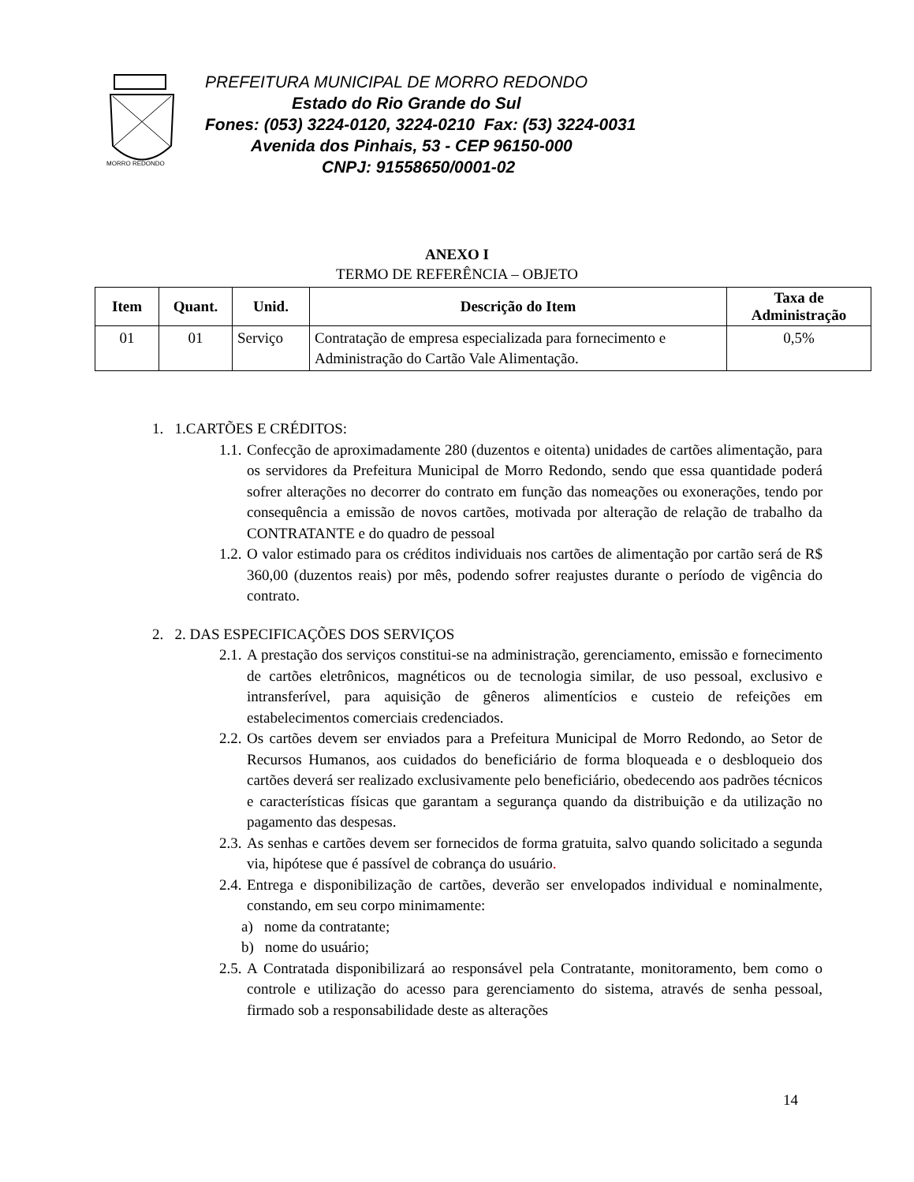MORRO REDONDO
PREFEITURA MUNICIPAL DE MORRO REDONDO
Estado do Rio Grande do Sul
Fones: (053) 3224-0120, 3224-0210 Fax: (53) 3224-0031
Avenida dos Pinhais, 53 - CEP 96150-000
CNPJ: 91558650/0001-02
ANEXO I
TERMO DE REFERÊNCIA – OBJETO
| Item | Quant. | Unid. | Descrição do Item | Taxa de Administração |
| --- | --- | --- | --- | --- |
| 01 | 01 | Serviço | Contratação de empresa especializada para fornecimento e Administração do Cartão Vale Alimentação. | 0,5% |
1. 1.CARTÕES E CRÉDITOS:
1.1. Confecção de aproximadamente 280 (duzentos e oitenta) unidades de cartões alimentação, para os servidores da Prefeitura Municipal de Morro Redondo, sendo que essa quantidade poderá sofrer alterações no decorrer do contrato em função das nomeações ou exonerações, tendo por consequência a emissão de novos cartões, motivada por alteração de relação de trabalho da CONTRATANTE e do quadro de pessoal
1.2. O valor estimado para os créditos individuais nos cartões de alimentação por cartão será de R$ 360,00 (duzentos reais) por mês, podendo sofrer reajustes durante o período de vigência do contrato.
2. 2. DAS ESPECIFICAÇÕES DOS SERVIÇOS
2.1. A prestação dos serviços constitui-se na administração, gerenciamento, emissão e fornecimento de cartões eletrônicos, magnéticos ou de tecnologia similar, de uso pessoal, exclusivo e intransferível, para aquisição de gêneros alimentícios e custeio de refeições em estabelecimentos comerciais credenciados.
2.2. Os cartões devem ser enviados para a Prefeitura Municipal de Morro Redondo, ao Setor de Recursos Humanos, aos cuidados do beneficiário de forma bloqueada e o desbloqueio dos cartões deverá ser realizado exclusivamente pelo beneficiário, obedecendo aos padrões técnicos e características físicas que garantam a segurança quando da distribuição e da utilização no pagamento das despesas.
2.3. As senhas e cartões devem ser fornecidos de forma gratuita, salvo quando solicitado a segunda via, hipótese que é passível de cobrança do usuário.
2.4. Entrega e disponibilização de cartões, deverão ser envelopados individual e nominalmente, constando, em seu corpo minimamente:
a) nome da contratante;
b) nome do usuário;
2.5. A Contratada disponibilizará ao responsável pela Contratante, monitoramento, bem como o controle e utilização do acesso para gerenciamento do sistema, através de senha pessoal, firmado sob a responsabilidade deste as alterações
14